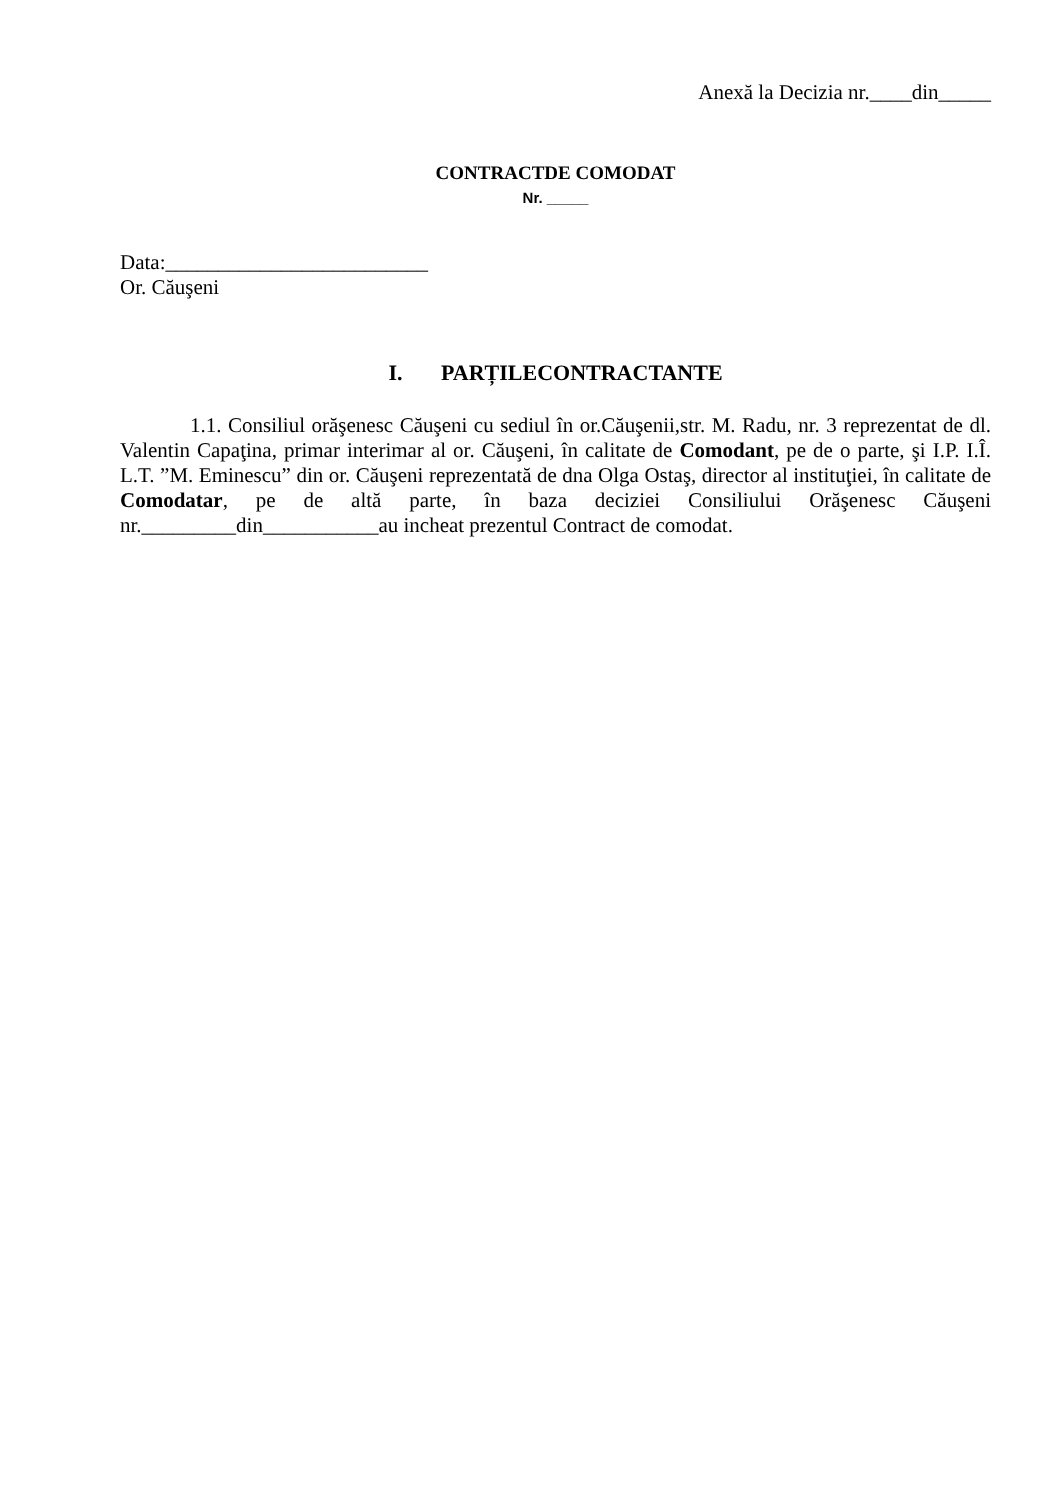Anexă la Decizia nr.____din_____
CONTRACTDE COMODAT
Nr. _____
Data:_________________________
Or. Căuşeni
I. PARȚILECONTRACTANTE
1.1. Consiliul orăşenesc Căuşeni cu sediul în or.Căuşenii,str. M. Radu, nr. 3 reprezentat de dl. Valentin Capaţina, primar interimar al or. Căuşeni, în calitate de Comodant, pe de o parte, şi I.P. I.Î. L.T. ”M. Eminescu” din or. Căuşeni reprezentată de dna Olga Ostaş, director al instituţiei, în calitate de Comodatar, pe de altă parte, în baza deciziei Consiliului Orăşenesc Căuşeni nr._________din___________au incheat prezentul Contract de comodat.